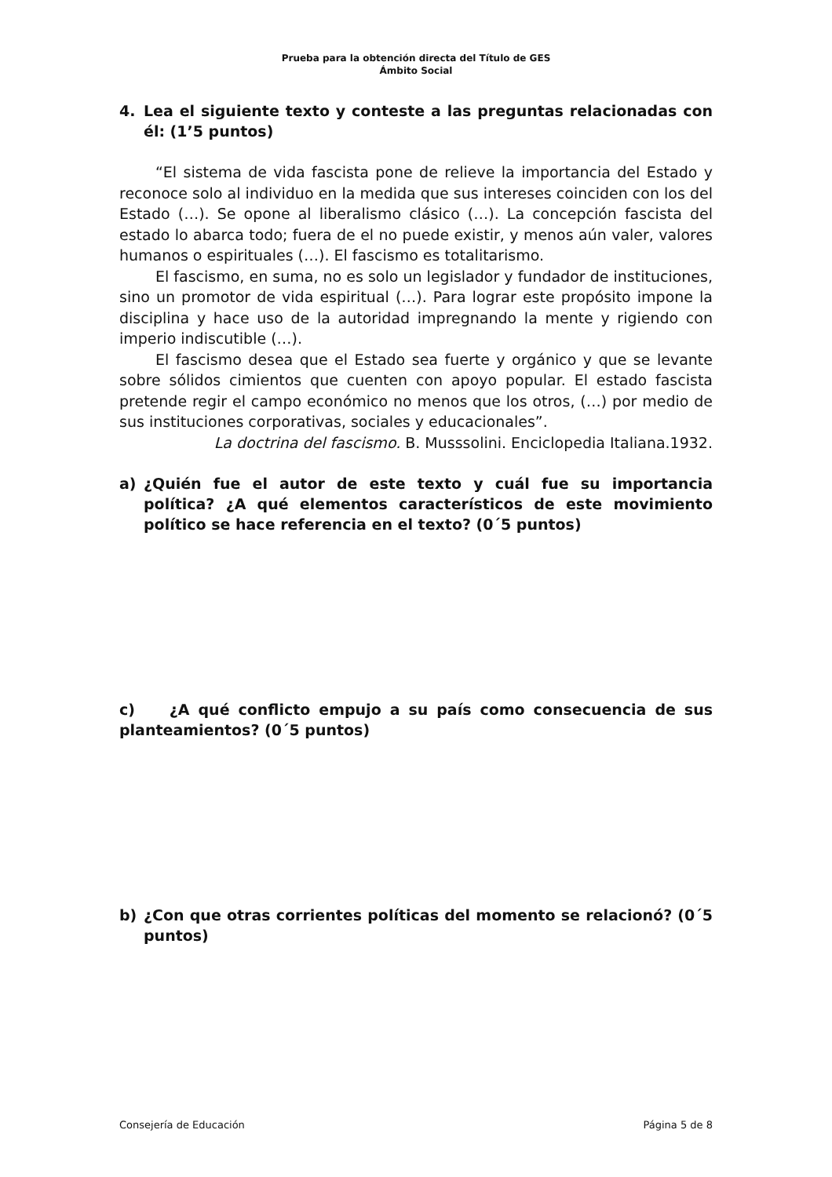Prueba para la obtención directa del Título de GES
Ámbito Social
4. Lea el siguiente texto y conteste a las preguntas relacionadas con él: (1’5 puntos)
“El sistema de vida fascista pone de relieve la importancia del Estado y reconoce solo al individuo en la medida que sus intereses coinciden con los del Estado (…). Se opone al liberalismo clásico (…). La concepción fascista del estado lo abarca todo; fuera de el no puede existir, y menos aún valer, valores humanos o espirituales (…). El fascismo es totalitarismo.
El fascismo, en suma, no es solo un legislador y fundador de instituciones, sino un promotor de vida espiritual (…). Para lograr este propósito impone la disciplina y hace uso de la autoridad impregnando la mente y rigiendo con imperio indiscutible (…).
El fascismo desea que el Estado sea fuerte y orgánico y que se levante sobre sólidos cimientos que cuenten con apoyo popular. El estado fascista pretende regir el campo económico no menos que los otros, (…) por medio de sus instituciones corporativas, sociales y educacionales”.
La doctrina del fascismo. B. Musssolini. Enciclopedia Italiana.1932.
a) ¿Quién fue el autor de este texto y cuál fue su importancia política? ¿A qué elementos característicos de este movimiento político se hace referencia en el texto? (0´5 puntos)
c) ¿A qué conflicto empujo a su país como consecuencia de sus planteamientos? (0´5 puntos)
b) ¿Con que otras corrientes políticas del momento se relacionó? (0´5 puntos)
Consejería de Educación Página 5 de 8